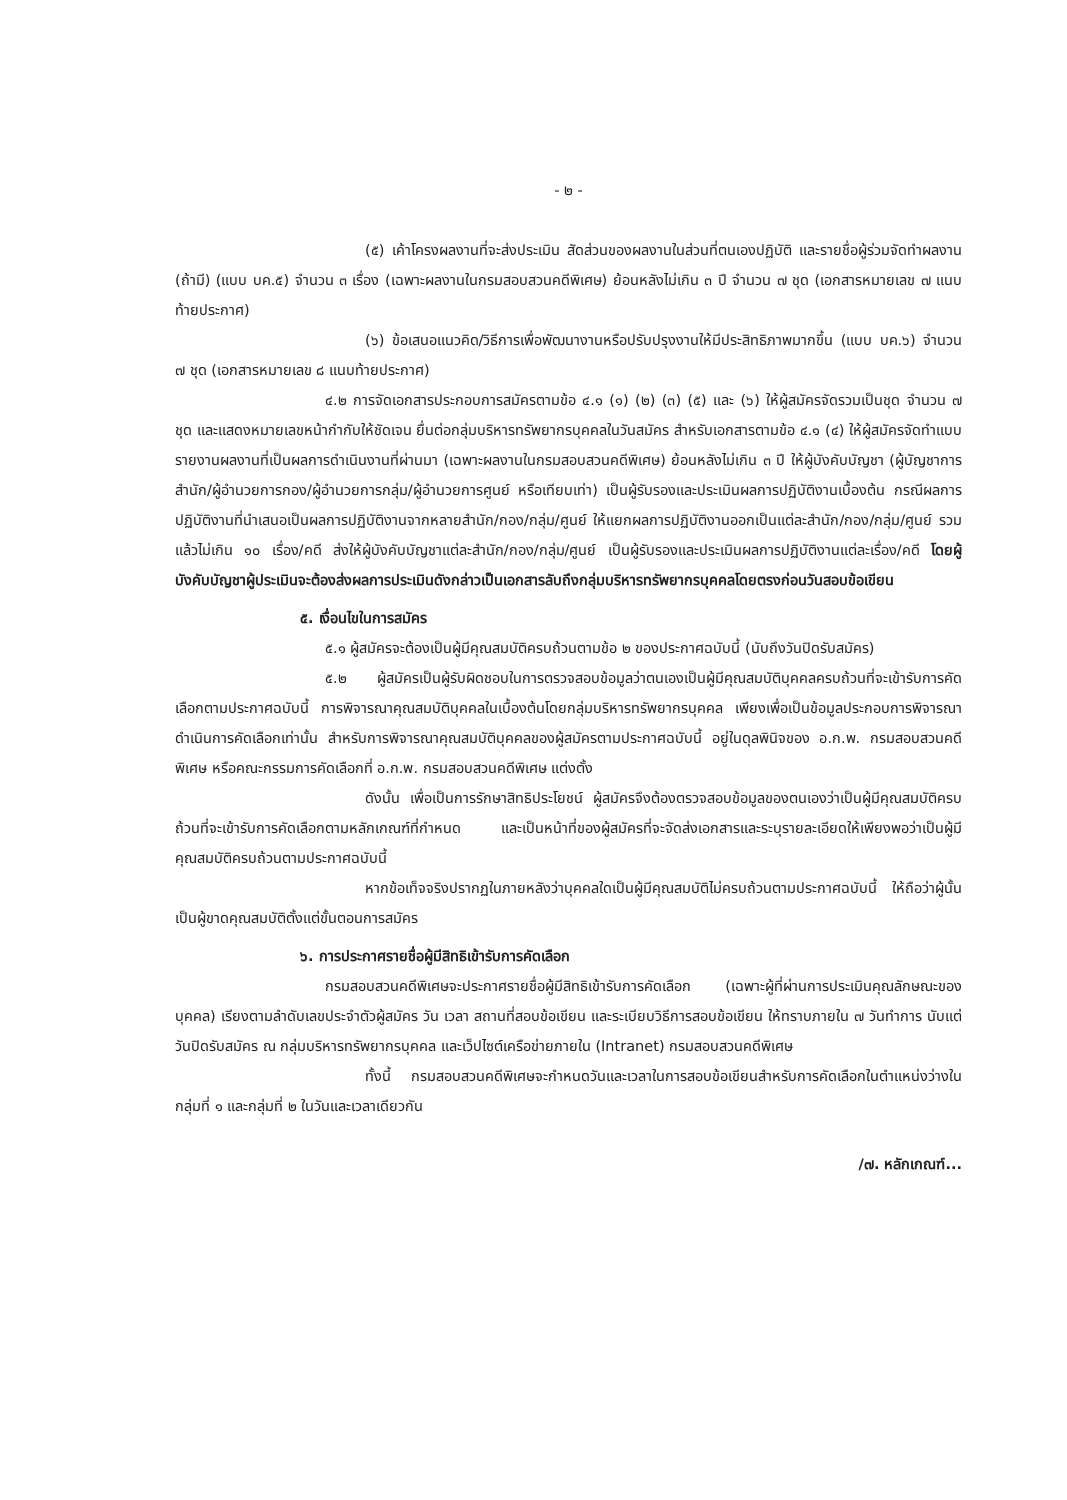- ๒ -
(๕) เค้าโครงผลงานที่จะส่งประเมิน สัดส่วนของผลงานในส่วนที่ตนเองปฏิบัติ และรายชื่อผู้ร่วมจัดทำผลงาน (ถ้ามี) (แบบ บค.๕) จำนวน ๓ เรื่อง (เฉพาะผลงานในกรมสอบสวนคดีพิเศษ) ย้อนหลังไม่เกิน ๓ ปี จำนวน ๗ ชุด (เอกสารหมายเลข ๗ แนบท้ายประกาศ)
(๖) ข้อเสนอแนวคิด/วิธีการเพื่อพัฒนางานหรือปรับปรุงงานให้มีประสิทธิภาพมากขึ้น (แบบ บค.๖) จำนวน ๗ ชุด (เอกสารหมายเลข ๘ แนบท้ายประกาศ)
๔.๒ การจัดเอกสารประกอบการสมัครตามข้อ ๔.๑ (๑) (๒) (๓) (๕) และ (๖) ให้ผู้สมัครจัดรวมเป็นชุด จำนวน ๗ ชุด และแสดงหมายเลขหน้ากำกับให้ชัดเจน ยื่นต่อกลุ่มบริหารทรัพยากรบุคคลในวันสมัคร สำหรับเอกสารตามข้อ ๔.๑ (๔) ให้ผู้สมัครจัดทำแบบรายงานผลงานที่เป็นผลการดำเนินงานที่ผ่านมา (เฉพาะผลงานในกรมสอบสวนคดีพิเศษ) ย้อนหลังไม่เกิน ๓ ปี ให้ผู้บังคับบัญชา (ผู้บัญชาการสำนัก/ผู้อำนวยการกอง/ผู้อำนวยการกลุ่ม/ผู้อำนวยการศูนย์ หรือเทียบเท่า) เป็นผู้รับรองและประเมินผลการปฏิบัติงานเบื้องต้น กรณีผลการปฏิบัติงานที่นำเสนอเป็นผลการปฏิบัติงานจากหลายสำนัก/กอง/กลุ่ม/ศูนย์ ให้แยกผลการปฏิบัติงานออกเป็นแต่ละสำนัก/กอง/กลุ่ม/ศูนย์ รวมแล้วไม่เกิน ๑๐ เรื่อง/คดี ส่งให้ผู้บังคับบัญชาแต่ละสำนัก/กอง/กลุ่ม/ศูนย์ เป็นผู้รับรองและประเมินผลการปฏิบัติงานแต่ละเรื่อง/คดี โดยผู้บังคับบัญชาผู้ประเมินจะต้องส่งผลการประเมินดังกล่าวเป็นเอกสารลับถึงกลุ่มบริหารทรัพยากรบุคคลโดยตรงก่อนวันสอบข้อเขียน
๕. เงื่อนไขในการสมัคร
๕.๑ ผู้สมัครจะต้องเป็นผู้มีคุณสมบัติครบถ้วนตามข้อ ๒ ของประกาศฉบับนี้ (นับถึงวันปิดรับสมัคร)
๕.๒ ผู้สมัครเป็นผู้รับผิดชอบในการตรวจสอบข้อมูลว่าตนเองเป็นผู้มีคุณสมบัติบุคคลครบถ้วนที่จะเข้ารับการคัดเลือกตามประกาศฉบับนี้ การพิจารณาคุณสมบัติบุคคลในเบื้องต้นโดยกลุ่มบริหารทรัพยากรบุคคล เพียงเพื่อเป็นข้อมูลประกอบการพิจารณาดำเนินการคัดเลือกเท่านั้น สำหรับการพิจารณาคุณสมบัติบุคคลของผู้สมัครตามประกาศฉบับนี้ อยู่ในดุลพินิจของ อ.ก.พ. กรมสอบสวนคดีพิเศษ หรือคณะกรรมการคัดเลือกที่ อ.ก.พ. กรมสอบสวนคดีพิเศษ แต่งตั้ง
ดังนั้น เพื่อเป็นการรักษาสิทธิประโยชน์ ผู้สมัครจึงต้องตรวจสอบข้อมูลของตนเองว่าเป็นผู้มีคุณสมบัติครบถ้วนที่จะเข้ารับการคัดเลือกตามหลักเกณฑ์ที่กำหนด และเป็นหน้าที่ของผู้สมัครที่จะจัดส่งเอกสารและระบุรายละเอียดให้เพียงพอว่าเป็นผู้มีคุณสมบัติครบถ้วนตามประกาศฉบับนี้
หากข้อเท็จจริงปรากฏในภายหลังว่าบุคคลใดเป็นผู้มีคุณสมบัติไม่ครบถ้วนตามประกาศฉบับนี้ ให้ถือว่าผู้นั้นเป็นผู้ขาดคุณสมบัติตั้งแต่ขั้นตอนการสมัคร
๖. การประกาศรายชื่อผู้มีสิทธิเข้ารับการคัดเลือก
กรมสอบสวนคดีพิเศษจะประกาศรายชื่อผู้มีสิทธิเข้ารับการคัดเลือก (เฉพาะผู้ที่ผ่านการประเมินคุณลักษณะของบุคคล) เรียงตามลำดับเลขประจำตัวผู้สมัคร วัน เวลา สถานที่สอบข้อเขียน และระเบียบวิธีการสอบข้อเขียน ให้ทราบภายใน ๗ วันทำการ นับแต่วันปิดรับสมัคร ณ กลุ่มบริหารทรัพยากรบุคคล และเว็ปไซต์เครือข่ายภายใน (Intranet) กรมสอบสวนคดีพิเศษ
ทั้งนี้ กรมสอบสวนคดีพิเศษจะกำหนดวันและเวลาในการสอบข้อเขียนสำหรับการคัดเลือกในตำแหน่งว่างในกลุ่มที่ ๑ และกลุ่มที่ ๒ ในวันและเวลาเดียวกัน
/๗. หลักเกณฑ์...